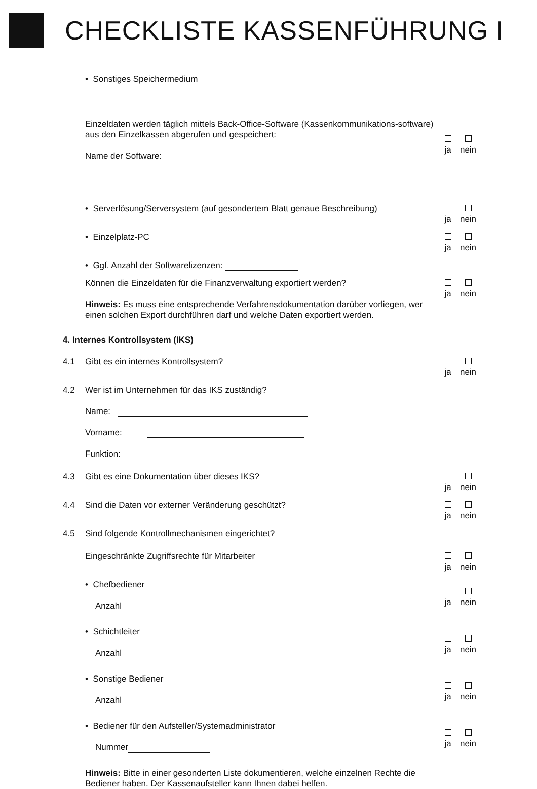CHECKLISTE KASSENFÜHRUNG I
• Sonstiges Speichermedium
Einzeldaten werden täglich mittels Back-Office-Software (Kassenkommunikations-software) aus den Einzelkassen abgerufen und gespeichert:
Name der Software:
ja
nein
• Serverlösung/Serversystem (auf gesondertem Blatt genaue Beschreibung)
ja
nein
• Einzelplatz-PC
ja
nein
• Ggf. Anzahl der Softwarelizenzen:
Können die Einzeldaten für die Finanzverwaltung exportiert werden?
Hinweis: Es muss eine entsprechende Verfahrensdokumentation darüber vorliegen, wer einen solchen Export durchführen darf und welche Daten exportiert werden.
ja
nein
4. Internes Kontrollsystem (IKS)
4.1 Gibt es ein internes Kontrollsystem?
ja
nein
4.2 Wer ist im Unternehmen für das IKS zuständig?
Name:
Vorname:
Funktion:
4.3 Gibt es eine Dokumentation über dieses IKS?
ja
nein
4.4 Sind die Daten vor externer Veränderung geschützt?
ja
nein
4.5 Sind folgende Kontrollmechanismen eingerichtet?
Eingeschränkte Zugriffsrechte für Mitarbeiter
ja
nein
• Chefbediener
Anzahl
ja
nein
• Schichtleiter
Anzahl
ja
nein
• Sonstige Bediener
Anzahl
ja
nein
• Bediener für den Aufsteller/Systemadministrator
Nummer
ja
nein
Hinweis: Bitte in einer gesonderten Liste dokumentieren, welche einzelnen Rechte die Bediener haben. Der Kassenaufsteller kann Ihnen dabei helfen.